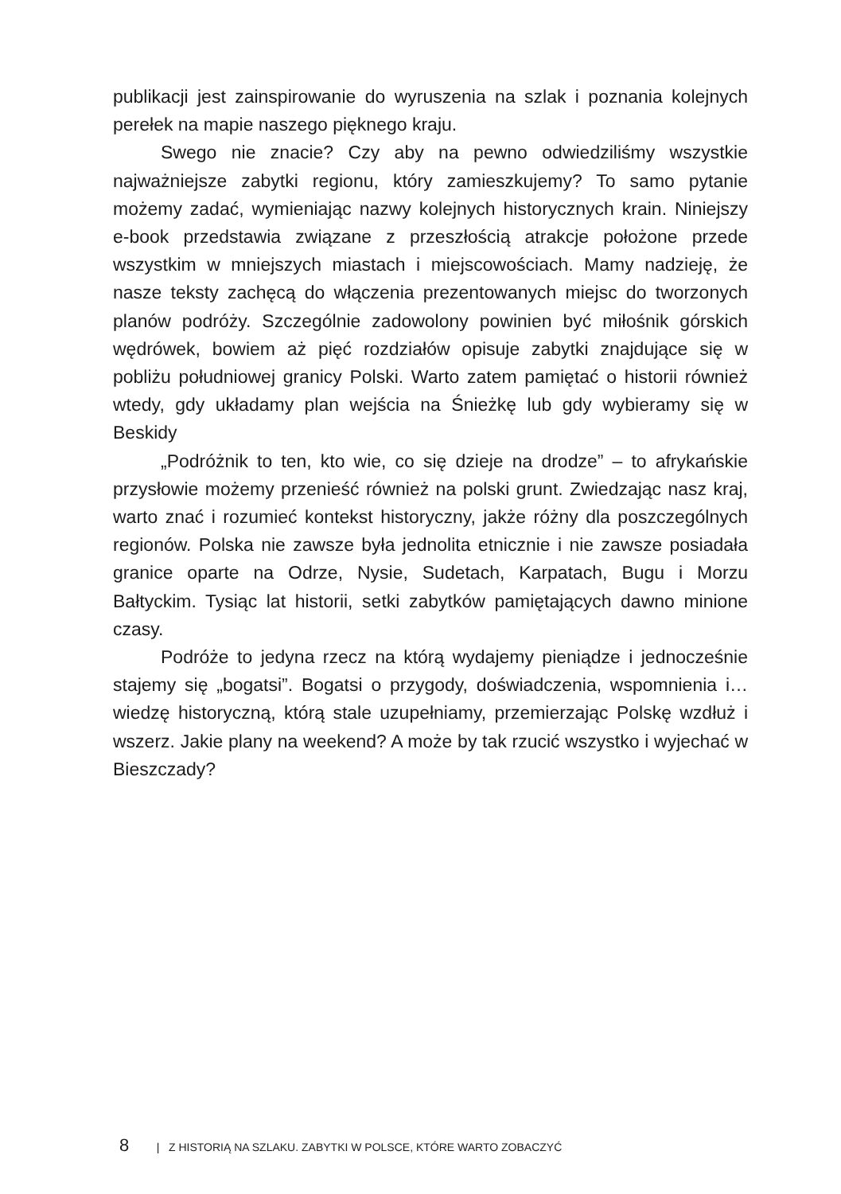publikacji jest zainspirowanie do wyruszenia na szlak i poznania kolejnych perełek na mapie naszego pięknego kraju.
Swego nie znacie? Czy aby na pewno odwiedziliśmy wszystkie najważniejsze zabytki regionu, który zamieszkujemy? To samo pytanie możemy zadać, wymieniając nazwy kolejnych historycznych krain. Niniejszy e-book przedstawia związane z przeszłością atrakcje położone przede wszystkim w mniejszych miastach i miejscowościach. Mamy nadzieję, że nasze teksty zachęcą do włączenia prezentowanych miejsc do tworzonych planów podróży. Szczególnie zadowolony powinien być miłośnik górskich wędrówek, bowiem aż pięć rozdziałów opisuje zabytki znajdujące się w pobliżu południowej granicy Polski. Warto zatem pamiętać o historii również wtedy, gdy układamy plan wejścia na Śnieżkę lub gdy wybieramy się w Beskidy
„Podróżnik to ten, kto wie, co się dzieje na drodze” – to afrykańskie przysłowie możemy przenieść również na polski grunt. Zwiedzając nasz kraj, warto znać i rozumieć kontekst historyczny, jakże różny dla poszczególnych regionów. Polska nie zawsze była jednolita etnicznie i nie zawsze posiadała granice oparte na Odrze, Nysie, Sudetach, Karpatach, Bugu i Morzu Bałtyckim. Tysiąc lat historii, setki zabytków pamiętających dawno minione czasy.
Podróże to jedyna rzecz na którą wydajemy pieniądze i jednocześnie stajemy się „bogatsi”. Bogatsi o przygody, doświadczenia, wspomnienia i… wiedzę historyczną, którą stale uzupełniamy, przemierzając Polskę wzdłuż i wszerz. Jakie plany na weekend? A może by tak rzucić wszystko i wyjechać w Bieszczady?
8 | Z HISTORIĄ NA SZLAKU. ZABYTKI W POLSCE, KTÓRE WARTO ZOBACZYĆ